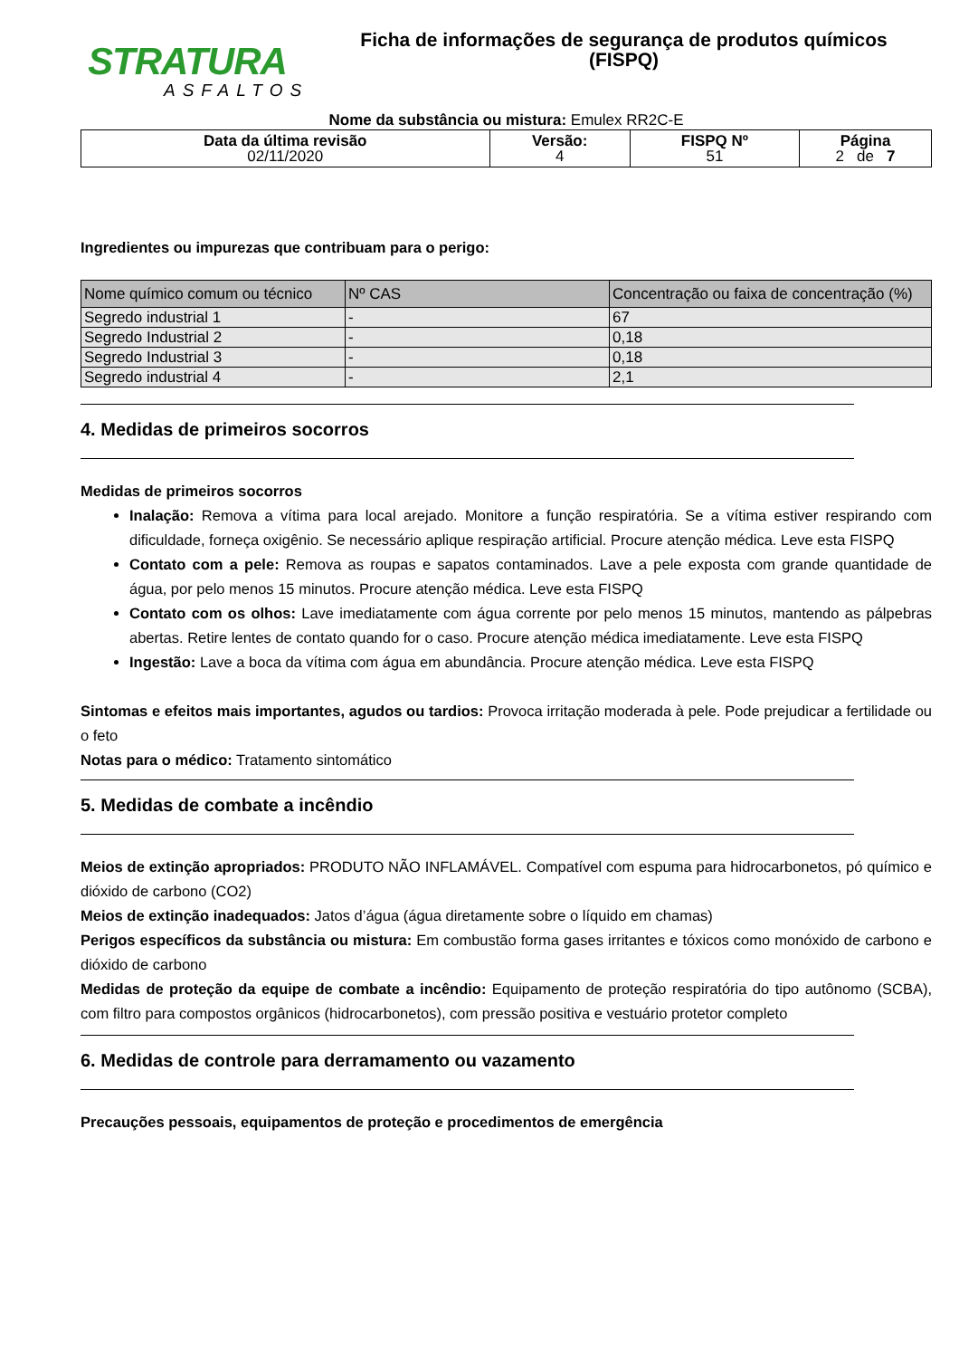STRATURA
ASFALTOS
Ficha de informações de segurança de produtos químicos
(FISPQ)
Nome da substância ou mistura: Emulex RR2C-E
| Data da última revisão 02/11/2020 | Versão: 4 | FISPQ Nº 51 | Página 2 de 7 |
Ingredientes ou impurezas que contribuam para o perigo:
| Nome químico comum ou técnico | Nº CAS | Concentração ou faixa de concentração (%) |
| --- | --- | --- |
| Segredo industrial 1 | - | 67 |
| Segredo Industrial 2 | - | 0,18 |
| Segredo Industrial 3 | - | 0,18 |
| Segredo industrial 4 | - | 2,1 |
4. Medidas de primeiros socorros
Medidas de primeiros socorros
Inalação: Remova a vítima para local arejado. Monitore a função respiratória. Se a vítima estiver respirando com dificuldade, forneça oxigênio. Se necessário aplique respiração artificial. Procure atenção médica. Leve esta FISPQ
Contato com a pele: Remova as roupas e sapatos contaminados. Lave a pele exposta com grande quantidade de água, por pelo menos 15 minutos. Procure atenção médica. Leve esta FISPQ
Contato com os olhos: Lave imediatamente com água corrente por pelo menos 15 minutos, mantendo as pálpebras abertas. Retire lentes de contato quando for o caso. Procure atenção médica imediatamente. Leve esta FISPQ
Ingestão: Lave a boca da vítima com água em abundância. Procure atenção médica. Leve esta FISPQ
Sintomas e efeitos mais importantes, agudos ou tardios: Provoca irritação moderada à pele. Pode prejudicar a fertilidade ou o feto
Notas para o médico: Tratamento sintomático
5. Medidas de combate a incêndio
Meios de extinção apropriados: PRODUTO NÃO INFLAMÁVEL. Compatível com espuma para hidrocarbonetos, pó químico e dióxido de carbono (CO2)
Meios de extinção inadequados: Jatos d’água (água diretamente sobre o líquido em chamas)
Perigos específicos da substância ou mistura: Em combustão forma gases irritantes e tóxicos como monóxido de carbono e dióxido de carbono
Medidas de proteção da equipe de combate a incêndio: Equipamento de proteção respiratória do tipo autônomo (SCBA), com filtro para compostos orgânicos (hidrocarbonetos), com pressão positiva e vestuário protetor completo
6. Medidas de controle para derramamento ou vazamento
Precauções pessoais, equipamentos de proteção e procedimentos de emergência